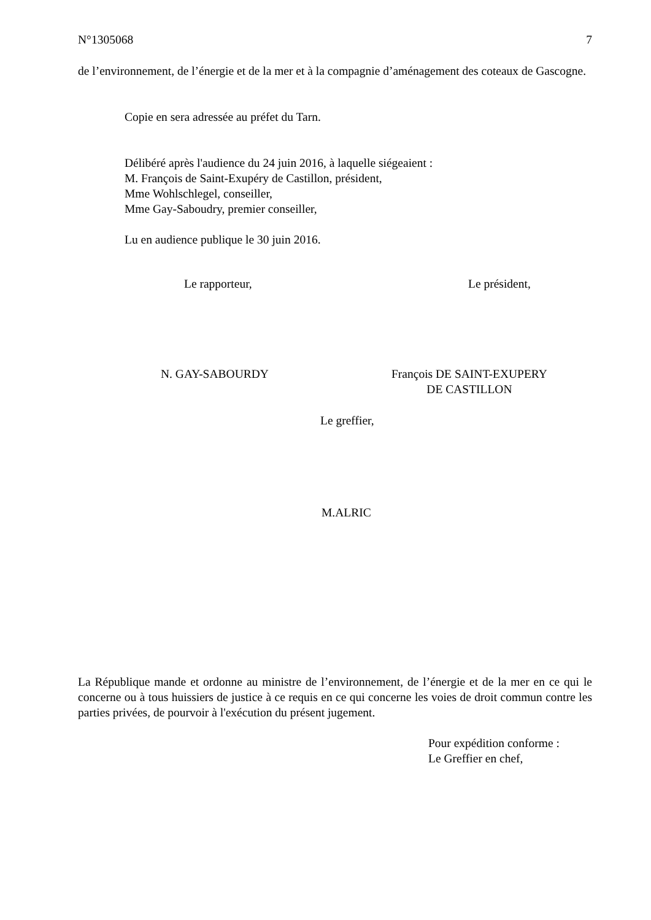N°1305068 7
de l’environnement, de l’énergie et de la mer et à la compagnie d’aménagement des coteaux de Gascogne.
Copie en sera adressée au préfet du Tarn.
Délibéré après l'audience du 24 juin 2016, à laquelle siégeaient :
M. François de Saint-Exupéry de Castillon, président,
Mme Wohlschlegel, conseiller,
Mme Gay-Saboudry, premier conseiller,
Lu en audience publique le 30 juin 2016.
Le rapporteur, Le président,
N. GAY-SABOURDY François DE SAINT-EXUPERY
DE CASTILLON
Le greffier,
M.ALRIC
La République mande et ordonne au ministre de l’environnement, de l’énergie et de la mer en ce qui le concerne ou à tous huissiers de justice à ce requis en ce qui concerne les voies de droit commun contre les parties privées, de pourvoir à l'exécution du présent jugement.
Pour expédition conforme :
Le Greffier en chef,